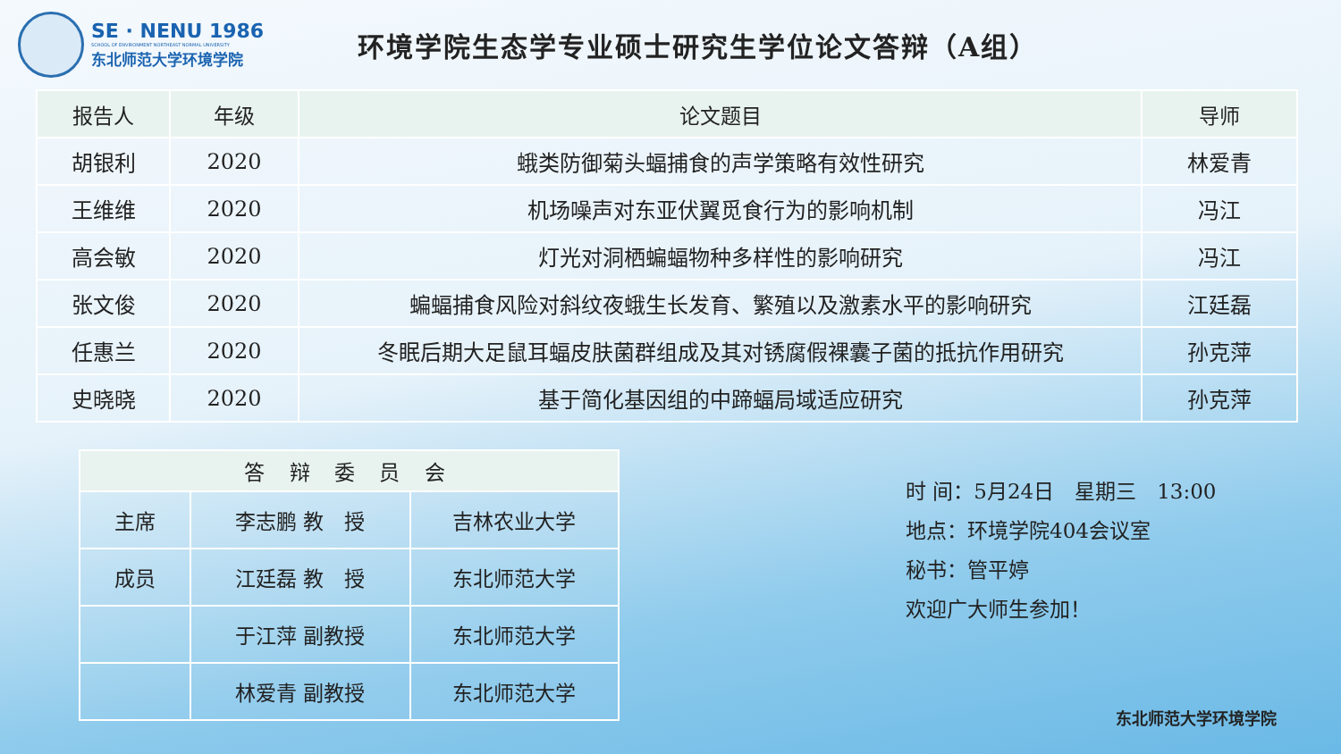SE · NENU 1986
SCHOOL OF ENVIRONMENT NORTHEAST NORMAL UNIVERSITY
东北师范大学环境学院
环境学院生态学专业硕士研究生学位论文答辩（A组）
| 报告人 | 年级 | 论文题目 | 导师 |
| --- | --- | --- | --- |
| 胡银利 | 2020 | 蛾类防御菊头蝠捕食的声学策略有效性研究 | 林爱青 |
| 王维维 | 2020 | 机场噪声对东亚伏翼觅食行为的影响机制 | 冯江 |
| 高会敏 | 2020 | 灯光对洞栖蝙蝠物种多样性的影响研究 | 冯江 |
| 张文俊 | 2020 | 蝙蝠捕食风险对斜纹夜蛾生长发育、繁殖以及激素水平的影响研究 | 江廷磊 |
| 任惠兰 | 2020 | 冬眠后期大足鼠耳蝠皮肤菌群组成及其对锈腐假裸囊子菌的抵抗作用研究 | 孙克萍 |
| 史晓晓 | 2020 | 基于简化基因组的中蹄蝠局域适应研究 | 孙克萍 |
| 答 辩 委 员 会 | | |
| --- | --- | --- |
| 主席 | 李志鹏 教 授 | 吉林农业大学 |
| 成员 | 江廷磊 教 授 | 东北师范大学 |
| | 于江萍 副教授 | 东北师范大学 |
| | 林爱青 副教授 | 东北师范大学 |
时 间：5月24日　星期三　13:00
地点：环境学院404会议室
秘书：管平婷
欢迎广大师生参加！
东北师范大学环境学院